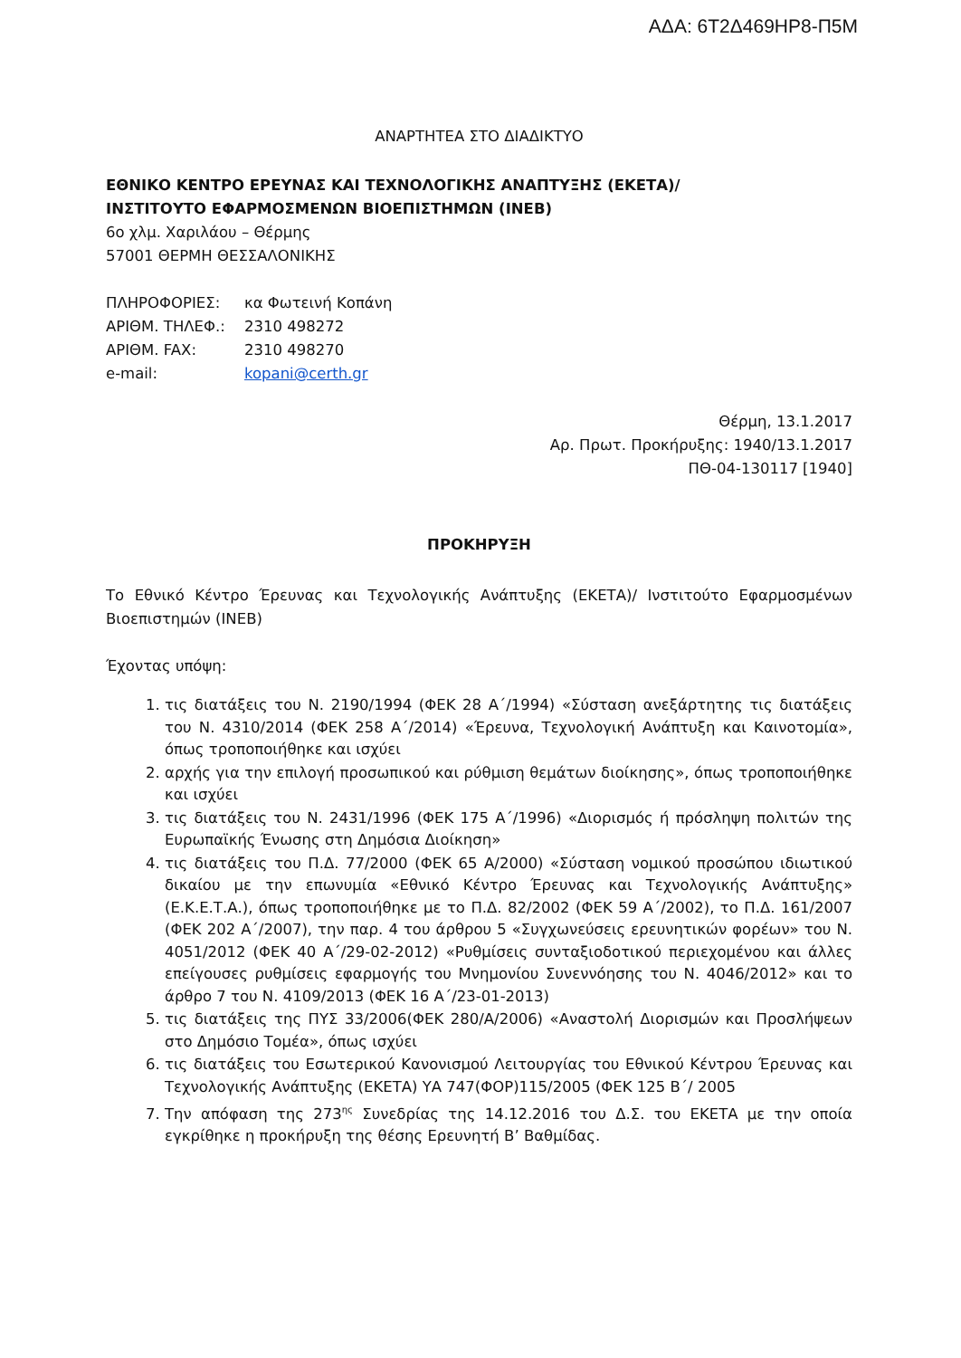ΑΔΑ: 6Τ2Δ469ΗΡ8-Π5Μ
ΑΝΑΡΤΗΤΕΑ ΣΤΟ ΔΙΑΔΙΚΤΥΟ
ΕΘΝΙΚΟ ΚΕΝΤΡΟ ΕΡΕΥΝΑΣ ΚΑΙ ΤΕΧΝΟΛΟΓΙΚΗΣ ΑΝΑΠΤΥΞΗΣ (ΕΚΕΤΑ)/
ΙΝΣΤΙΤΟΥΤΟ ΕΦΑΡΜΟΣΜΕΝΩΝ ΒΙΟΕΠΙΣΤΗΜΩΝ (ΙΝΕΒ)
6ο χλμ. Χαριλάου – Θέρμης
57001 ΘΕΡΜΗ ΘΕΣΣΑΛΟΝΙΚΗΣ
| ΠΛΗΡΟΦΟΡΙΕΣ: | κα Φωτεινή Κοπάνη |
| ΑΡΙΘΜ. ΤΗΛΕΦ.: | 2310 498272 |
| ΑΡΙΘΜ. FAX: | 2310 498270 |
| e-mail: | kopani@certh.gr |
Θέρμη, 13.1.2017
Αρ. Πρωτ. Προκήρυξης: 1940/13.1.2017
ΠΘ-04-130117 [1940]
ΠΡΟΚΗΡΥΞΗ
Το Εθνικό Κέντρο Έρευνας και Τεχνολογικής Ανάπτυξης (ΕΚΕΤΑ)/ Ινστιτούτο Εφαρμοσμένων Βιοεπιστημών (ΙΝΕΒ)
Έχοντας υπόψη:
1. τις διατάξεις του Ν. 2190/1994 (ΦΕΚ 28 Α΄/1994) «Σύσταση ανεξάρτητης τις διατάξεις του Ν. 4310/2014 (ΦΕΚ 258 Α΄/2014) «Έρευνα, Τεχνολογική Ανάπτυξη και Καινοτομία», όπως τροποποιήθηκε και ισχύει
2. αρχής για την επιλογή προσωπικού και ρύθμιση θεμάτων διοίκησης», όπως τροποποιήθηκε και ισχύει
3. τις διατάξεις του Ν. 2431/1996 (ΦΕΚ 175 Α΄/1996) «Διορισμός ή πρόσληψη πολιτών της Ευρωπαϊκής Ένωσης στη Δημόσια Διοίκηση»
4. τις διατάξεις του Π.Δ. 77/2000 (ΦΕΚ 65 Α/2000) «Σύσταση νομικού προσώπου ιδιωτικού δικαίου με την επωνυμία «Εθνικό Κέντρο Έρευνας και Τεχνολογικής Ανάπτυξης» (Ε.Κ.Ε.Τ.Α.), όπως τροποποιήθηκε με το Π.Δ. 82/2002 (ΦΕΚ 59 Α΄/2002), το Π.Δ. 161/2007 (ΦΕΚ 202 Α΄/2007), την παρ. 4 του άρθρου 5 «Συγχωνεύσεις ερευνητικών φορέων» του Ν. 4051/2012 (ΦΕΚ 40 Α΄/29-02-2012) «Ρυθμίσεις συνταξιοδοτικού περιεχομένου και άλλες επείγουσες ρυθμίσεις εφαρμογής του Μνημονίου Συνεννόησης του Ν. 4046/2012» και το άρθρο 7 του Ν. 4109/2013 (ΦΕΚ 16 Α΄/23-01-2013)
5. τις διατάξεις της ΠΥΣ 33/2006(ΦΕΚ 280/Α/2006) «Αναστολή Διορισμών και Προσλήψεων στο Δημόσιο Τομέα», όπως ισχύει
6. τις διατάξεις του Εσωτερικού Κανονισμού Λειτουργίας του Εθνικού Κέντρου Έρευνας και Τεχνολογικής Ανάπτυξης (ΕΚΕΤΑ) ΥΑ 747(ΦΟΡ)115/2005 (ΦΕΚ 125 Β΄/ 2005
7. Την απόφαση της 273<sup>ης</sup> Συνεδρίας της 14.12.2016 του Δ.Σ. του ΕΚΕΤΑ με την οποία εγκρίθηκε η προκήρυξη της θέσης Ερευνητή Β’ Βαθμίδας.